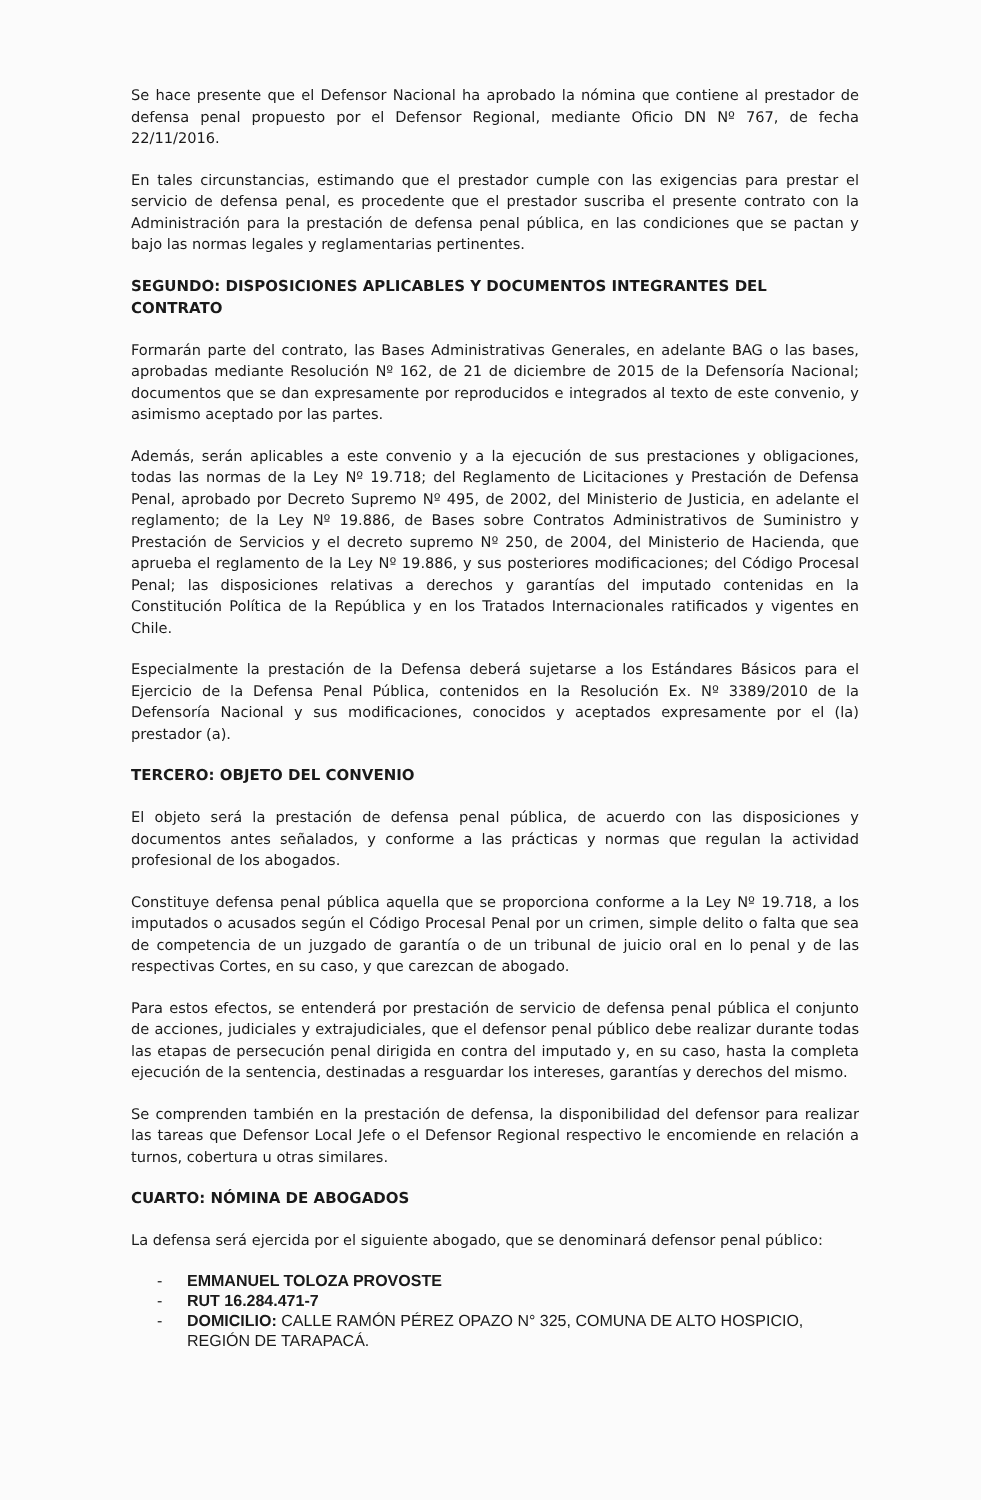Se hace presente que el Defensor Nacional ha aprobado la nómina que contiene al prestador de defensa penal propuesto por el Defensor Regional, mediante Oficio DN Nº 767, de fecha 22/11/2016.
En tales circunstancias, estimando que el prestador cumple con las exigencias para prestar el servicio de defensa penal, es procedente que el prestador suscriba el presente contrato con la Administración para la prestación de defensa penal pública, en las condiciones que se pactan y bajo las normas legales y reglamentarias pertinentes.
SEGUNDO: DISPOSICIONES APLICABLES Y DOCUMENTOS INTEGRANTES DEL CONTRATO
Formarán parte del contrato, las Bases Administrativas Generales, en adelante BAG o las bases, aprobadas mediante Resolución Nº 162, de 21 de diciembre de 2015 de la Defensoría Nacional; documentos que se dan expresamente por reproducidos e integrados al texto de este convenio, y asimismo aceptado por las partes.
Además, serán aplicables a este convenio y a la ejecución de sus prestaciones y obligaciones, todas las normas de la Ley Nº 19.718; del Reglamento de Licitaciones y Prestación de Defensa Penal, aprobado por Decreto Supremo Nº 495, de 2002, del Ministerio de Justicia, en adelante el reglamento; de la Ley Nº 19.886, de Bases sobre Contratos Administrativos de Suministro y Prestación de Servicios y el decreto supremo Nº 250, de 2004, del Ministerio de Hacienda, que aprueba el reglamento de la Ley Nº 19.886, y sus posteriores modificaciones; del Código Procesal Penal; las disposiciones relativas a derechos y garantías del imputado contenidas en la Constitución Política de la República y en los Tratados Internacionales ratificados y vigentes en Chile.
Especialmente la prestación de la Defensa deberá sujetarse a los Estándares Básicos para el Ejercicio de la Defensa Penal Pública, contenidos en la Resolución Ex. Nº 3389/2010 de la Defensoría Nacional y sus modificaciones, conocidos y aceptados expresamente por el (la) prestador (a).
TERCERO: OBJETO DEL CONVENIO
El objeto será la prestación de defensa penal pública, de acuerdo con las disposiciones y documentos antes señalados, y conforme a las prácticas y normas que regulan la actividad profesional de los abogados.
Constituye defensa penal pública aquella que se proporciona conforme a la Ley Nº 19.718, a los imputados o acusados según el Código Procesal Penal por un crimen, simple delito o falta que sea de competencia de un juzgado de garantía o de un tribunal de juicio oral en lo penal y de las respectivas Cortes, en su caso, y que carezcan de abogado.
Para estos efectos, se entenderá por prestación de servicio de defensa penal pública el conjunto de acciones, judiciales y extrajudiciales, que el defensor penal público debe realizar durante todas las etapas de persecución penal dirigida en contra del imputado y, en su caso, hasta la completa ejecución de la sentencia, destinadas a resguardar los intereses, garantías y derechos del mismo.
Se comprenden también en la prestación de defensa, la disponibilidad del defensor para realizar las tareas que Defensor Local Jefe o el Defensor Regional respectivo le encomiende en relación a turnos, cobertura u otras similares.
CUARTO: NÓMINA DE ABOGADOS
La defensa será ejercida por el siguiente abogado, que se denominará defensor penal público:
- EMMANUEL TOLOZA PROVOSTE
- RUT 16.284.471-7
- DOMICILIO: CALLE RAMÓN PÉREZ OPAZO N° 325, COMUNA DE ALTO HOSPICIO, REGIÓN DE TARAPACÁ.